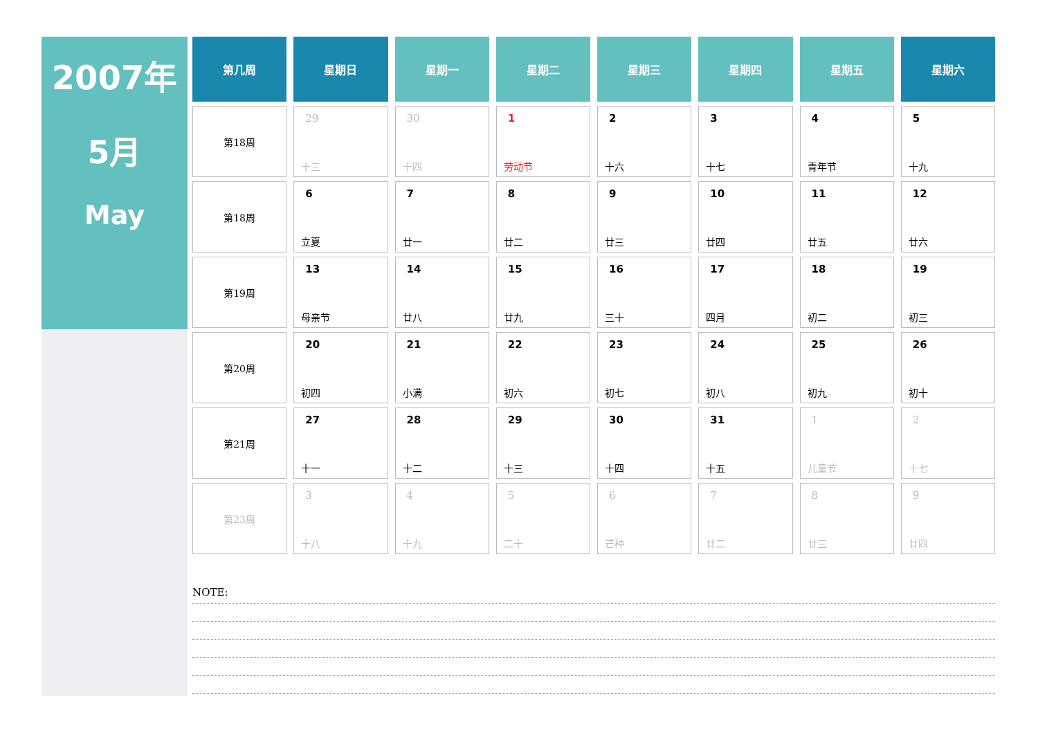2007年
5月
May
| 第几周 | 星期日 | 星期一 | 星期二 | 星期三 | 星期四 | 星期五 | 星期六 |
| --- | --- | --- | --- | --- | --- | --- | --- |
| 第18周 | 29 十三 | 30 十四 | 1 劳动节 | 2 十六 | 3 十七 | 4 青年节 | 5 十九 |
| 第18周 | 6 立夏 | 7 廿一 | 8 廿二 | 9 廿三 | 10 廿四 | 11 廿五 | 12 廿六 |
| 第19周 | 13 母亲节 | 14 廿八 | 15 廿九 | 16 三十 | 17 四月 | 18 初二 | 19 初三 |
| 第20周 | 20 初四 | 21 小满 | 22 初六 | 23 初七 | 24 初八 | 25 初九 | 26 初十 |
| 第21周 | 27 十一 | 28 十二 | 29 十三 | 30 十四 | 31 十五 | 1 儿童节 | 2 十七 |
| 第23周 | 3 十八 | 4 十九 | 5 二十 | 6 芒种 | 7 廿二 | 8 廿三 | 9 廿四 |
NOTE: